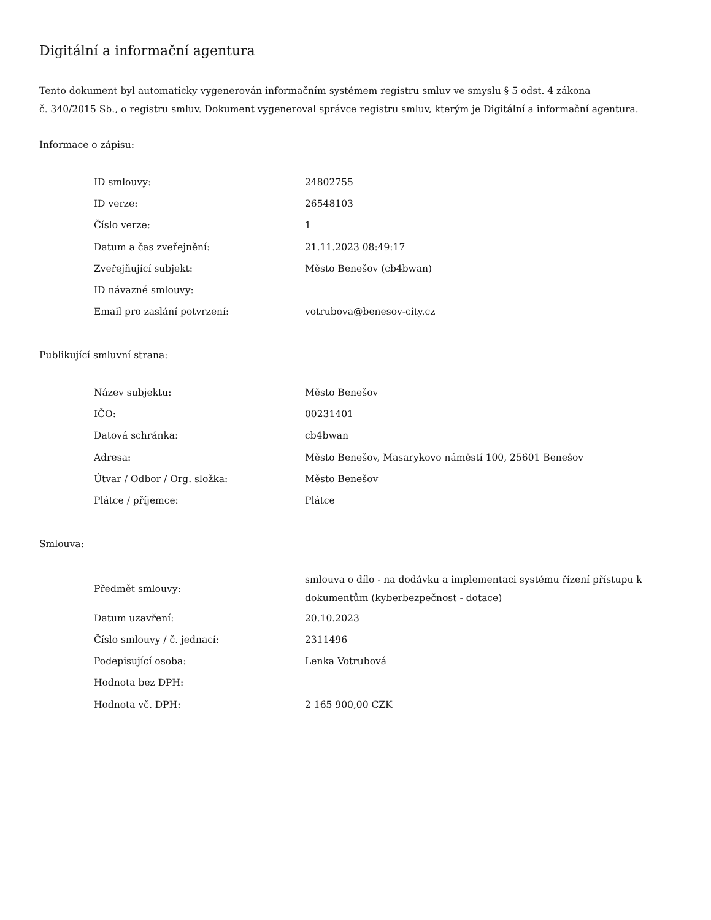Digitální a informační agentura
Tento dokument byl automaticky vygenerován informačním systémem registru smluv ve smyslu § 5 odst. 4 zákona
č. 340/2015 Sb., o registru smluv. Dokument vygeneroval správce registru smluv, kterým je Digitální a informační agentura.
Informace o zápisu:
| ID smlouvy: | 24802755 |
| ID verze: | 26548103 |
| Číslo verze: | 1 |
| Datum a čas zveřejnění: | 21.11.2023 08:49:17 |
| Zveřejňující subjekt: | Město Benešov (cb4bwan) |
| ID návazné smlouvy: | |
| Email pro zaslání potvrzení: | votrubova@benesov-city.cz |
Publikující smluvní strana:
| Název subjektu: | Město Benešov |
| IČO: | 00231401 |
| Datová schránka: | cb4bwan |
| Adresa: | Město Benešov, Masarykovo náměstí 100, 25601 Benešov |
| Útvar / Odbor / Org. složka: | Město Benešov |
| Plátce / příjemce: | Plátce |
Smlouva:
| Předmět smlouvy: | smlouva o dílo - na dodávku a implementaci systému řízení přístupu k dokumentům (kyberbezpečnost - dotace) |
| Datum uzavření: | 20.10.2023 |
| Číslo smlouvy / č. jednací: | 2311496 |
| Podepisující osoba: | Lenka Votrubová |
| Hodnota bez DPH: | |
| Hodnota vč. DPH: | 2 165 900,00 CZK |